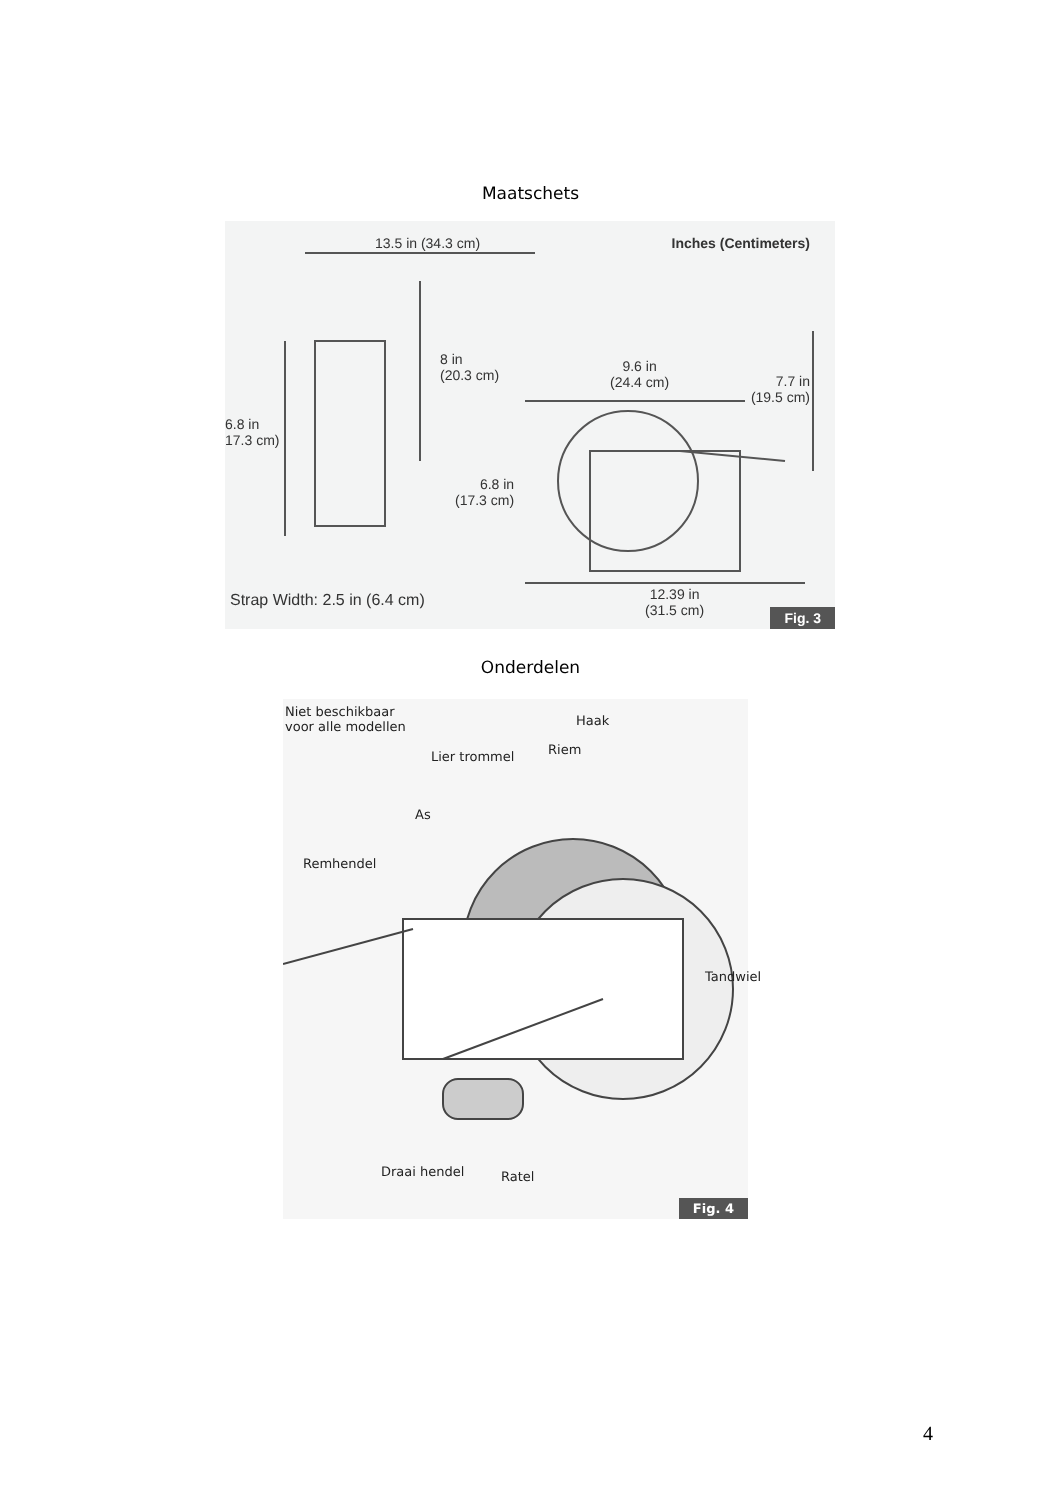Maatschets
13.5 in (34.3 cm) Inches (Centimeters)
8 in
(20.3 cm)
9.6 in
(24.4 cm) 7.7 in
(19.5 cm)
6.8 in
17.3 cm)
6.8 in
(17.3 cm)
Strap Width: 2.5 in (6.4 cm) 12.39 in
(31.5 cm)
Fig. 3
Onderdelen
Niet beschikbaar
voor alle modellen Haak
Riem Lier trommel
As
Remhendel
Tandwiel
Draai hendel Ratel
Fig. 4
4